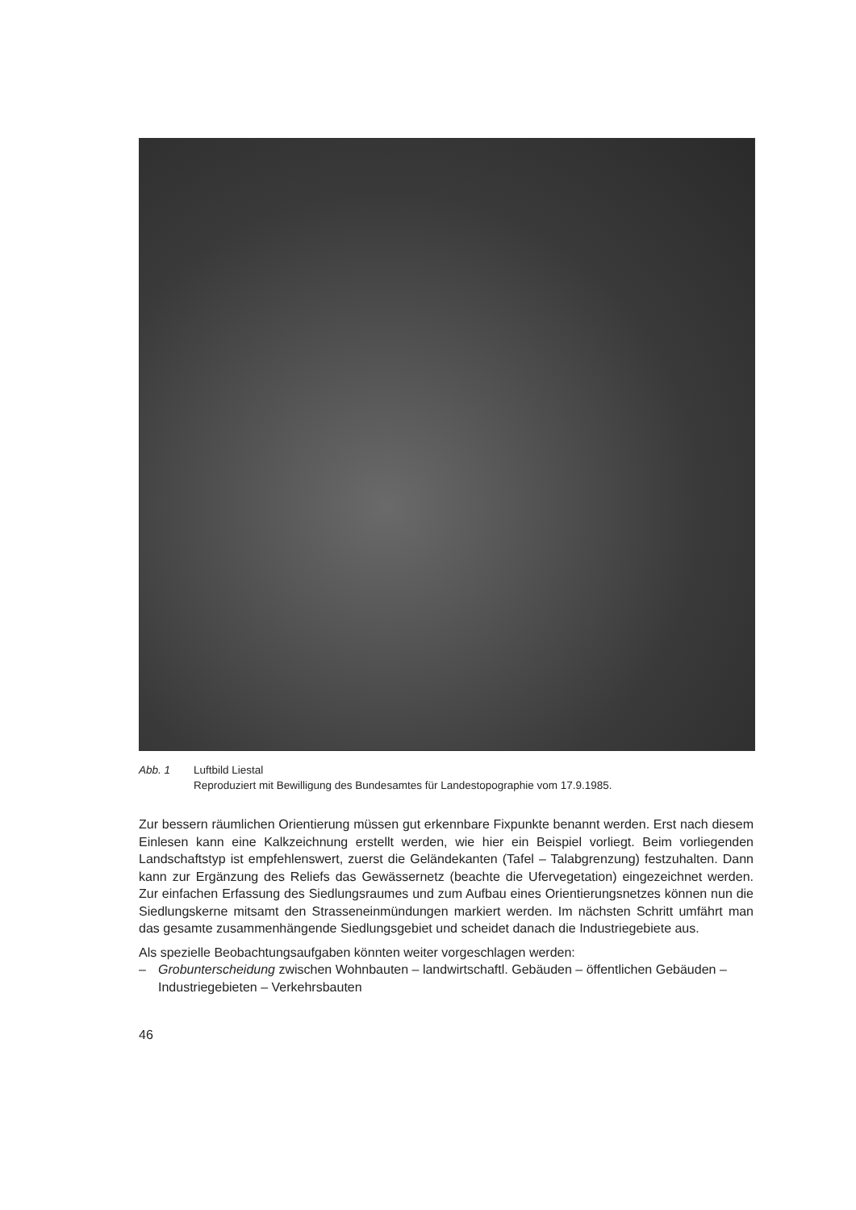Abb. 1 Luftbild Liestal
Reproduziert mit Bewilligung des Bundesamtes für Landestopographie vom 17.9.1985.
Zur bessern räumlichen Orientierung müssen gut erkennbare Fixpunkte benannt werden. Erst nach diesem Einlesen kann eine Kalkzeichnung erstellt werden, wie hier ein Beispiel vorliegt. Beim vorliegenden Landschaftstyp ist empfehlenswert, zuerst die Geländekanten (Tafel – Talabgrenzung) festzuhalten. Dann kann zur Ergänzung des Reliefs das Gewässernetz (beachte die Ufervegetation) eingezeichnet werden. Zur einfachen Erfassung des Siedlungsraumes und zum Aufbau eines Orientierungsnetzes können nun die Siedlungskerne mitsamt den Strasseneinmündungen markiert werden. Im nächsten Schritt umfährt man das gesamte zusammenhängende Siedlungsgebiet und scheidet danach die Industriegebiete aus.
Als spezielle Beobachtungsaufgaben könnten weiter vorgeschlagen werden:
– Grobunterscheidung zwischen Wohnbauten – landwirtschaftl. Gebäuden – öffentlichen Gebäuden – Industriegebieten – Verkehrsbauten
46